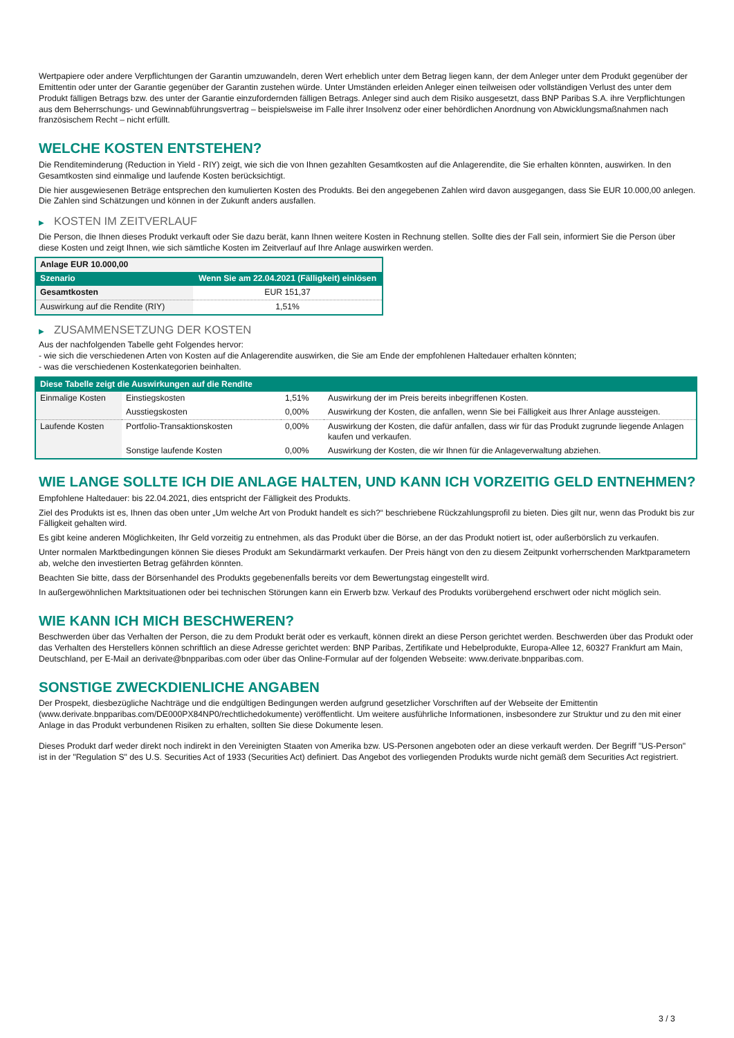Wertpapiere oder andere Verpflichtungen der Garantin umzuwandeln, deren Wert erheblich unter dem Betrag liegen kann, der dem Anleger unter dem Produkt gegenüber der Emittentin oder unter der Garantie gegenüber der Garantin zustehen würde. Unter Umständen erleiden Anleger einen teilweisen oder vollständigen Verlust des unter dem Produkt fälligen Betrags bzw. des unter der Garantie einzufordernden fälligen Betrags. Anleger sind auch dem Risiko ausgesetzt, dass BNP Paribas S.A. ihre Verpflichtungen aus dem Beherrschungs- und Gewinnabführungsvertrag – beispielsweise im Falle ihrer Insolvenz oder einer behördlichen Anordnung von Abwicklungsmaßnahmen nach französischem Recht – nicht erfüllt.
WELCHE KOSTEN ENTSTEHEN?
Die Renditeminderung (Reduction in Yield - RIY) zeigt, wie sich die von Ihnen gezahlten Gesamtkosten auf die Anlagerendite, die Sie erhalten könnten, auswirken. In den Gesamtkosten sind einmalige und laufende Kosten berücksichtigt.
Die hier ausgewiesenen Beträge entsprechen den kumulierten Kosten des Produkts. Bei den angegebenen Zahlen wird davon ausgegangen, dass Sie EUR 10.000,00 anlegen. Die Zahlen sind Schätzungen und können in der Zukunft anders ausfallen.
▶ KOSTEN IM ZEITVERLAUF
Die Person, die Ihnen dieses Produkt verkauft oder Sie dazu berät, kann Ihnen weitere Kosten in Rechnung stellen. Sollte dies der Fall sein, informiert Sie die Person über diese Kosten und zeigt Ihnen, wie sich sämtliche Kosten im Zeitverlauf auf Ihre Anlage auswirken werden.
| Anlage EUR 10.000,00 | |
| --- | --- |
| Szenario | Wenn Sie am 22.04.2021 (Fälligkeit) einlösen |
| Gesamtkosten | EUR 151,37 |
| Auswirkung auf die Rendite (RIY) | 1,51% |
▶ ZUSAMMENSETZUNG DER KOSTEN
Aus der nachfolgenden Tabelle geht Folgendes hervor:
- wie sich die verschiedenen Arten von Kosten auf die Anlagerendite auswirken, die Sie am Ende der empfohlenen Haltedauer erhalten könnten;
- was die verschiedenen Kostenkategorien beinhalten.
| Diese Tabelle zeigt die Auswirkungen auf die Rendite | | | |
| --- | --- | --- | --- |
| Einmalige Kosten | Einstiegskosten | 1,51% | Auswirkung der im Preis bereits inbegriffenen Kosten. |
| | Ausstiegskosten | 0,00% | Auswirkung der Kosten, die anfallen, wenn Sie bei Fälligkeit aus Ihrer Anlage aussteigen. |
| Laufende Kosten | Portfolio-Transaktionskosten | 0,00% | Auswirkung der Kosten, die dafür anfallen, dass wir für das Produkt zugrunde liegende Anlagen kaufen und verkaufen. |
| | Sonstige laufende Kosten | 0,00% | Auswirkung der Kosten, die wir Ihnen für die Anlageverwaltung abziehen. |
WIE LANGE SOLLTE ICH DIE ANLAGE HALTEN, UND KANN ICH VORZEITIG GELD ENTNEHMEN?
Empfohlene Haltedauer: bis 22.04.2021, dies entspricht der Fälligkeit des Produkts.
Ziel des Produkts ist es, Ihnen das oben unter „Um welche Art von Produkt handelt es sich?“ beschriebene Rückzahlungsprofil zu bieten. Dies gilt nur, wenn das Produkt bis zur Fälligkeit gehalten wird.
Es gibt keine anderen Möglichkeiten, Ihr Geld vorzeitig zu entnehmen, als das Produkt über die Börse, an der das Produkt notiert ist, oder außerbörslich zu verkaufen.
Unter normalen Marktbedingungen können Sie dieses Produkt am Sekundärmarkt verkaufen. Der Preis hängt von den zu diesem Zeitpunkt vorherrschenden Marktparametern ab, welche den investierten Betrag gefährden könnten.
Beachten Sie bitte, dass der Börsenhandel des Produkts gegebenenfalls bereits vor dem Bewertungstag eingestellt wird.
In außergewöhnlichen Marktsituationen oder bei technischen Störungen kann ein Erwerb bzw. Verkauf des Produkts vorübergehend erschwert oder nicht möglich sein.
WIE KANN ICH MICH BESCHWEREN?
Beschwerden über das Verhalten der Person, die zu dem Produkt berät oder es verkauft, können direkt an diese Person gerichtet werden. Beschwerden über das Produkt oder das Verhalten des Herstellers können schriftlich an diese Adresse gerichtet werden: BNP Paribas, Zertifikate und Hebelprodukte, Europa-Allee 12, 60327 Frankfurt am Main, Deutschland, per E-Mail an derivate@bnpparibas.com oder über das Online-Formular auf der folgenden Webseite: www.derivate.bnpparibas.com.
SONSTIGE ZWECKDIENLICHE ANGABEN
Der Prospekt, diesbezügliche Nachträge und die endgültigen Bedingungen werden aufgrund gesetzlicher Vorschriften auf der Webseite der Emittentin (www.derivate.bnpparibas.com/DE000PX84NP0/rechtlichedokumente) veröffentlicht. Um weitere ausführliche Informationen, insbesondere zur Struktur und zu den mit einer Anlage in das Produkt verbundenen Risiken zu erhalten, sollten Sie diese Dokumente lesen.
Dieses Produkt darf weder direkt noch indirekt in den Vereinigten Staaten von Amerika bzw. US-Personen angeboten oder an diese verkauft werden. Der Begriff "US-Person" ist in der "Regulation S" des U.S. Securities Act of 1933 (Securities Act) definiert. Das Angebot des vorliegenden Produkts wurde nicht gemäß dem Securities Act registriert.
3 / 3